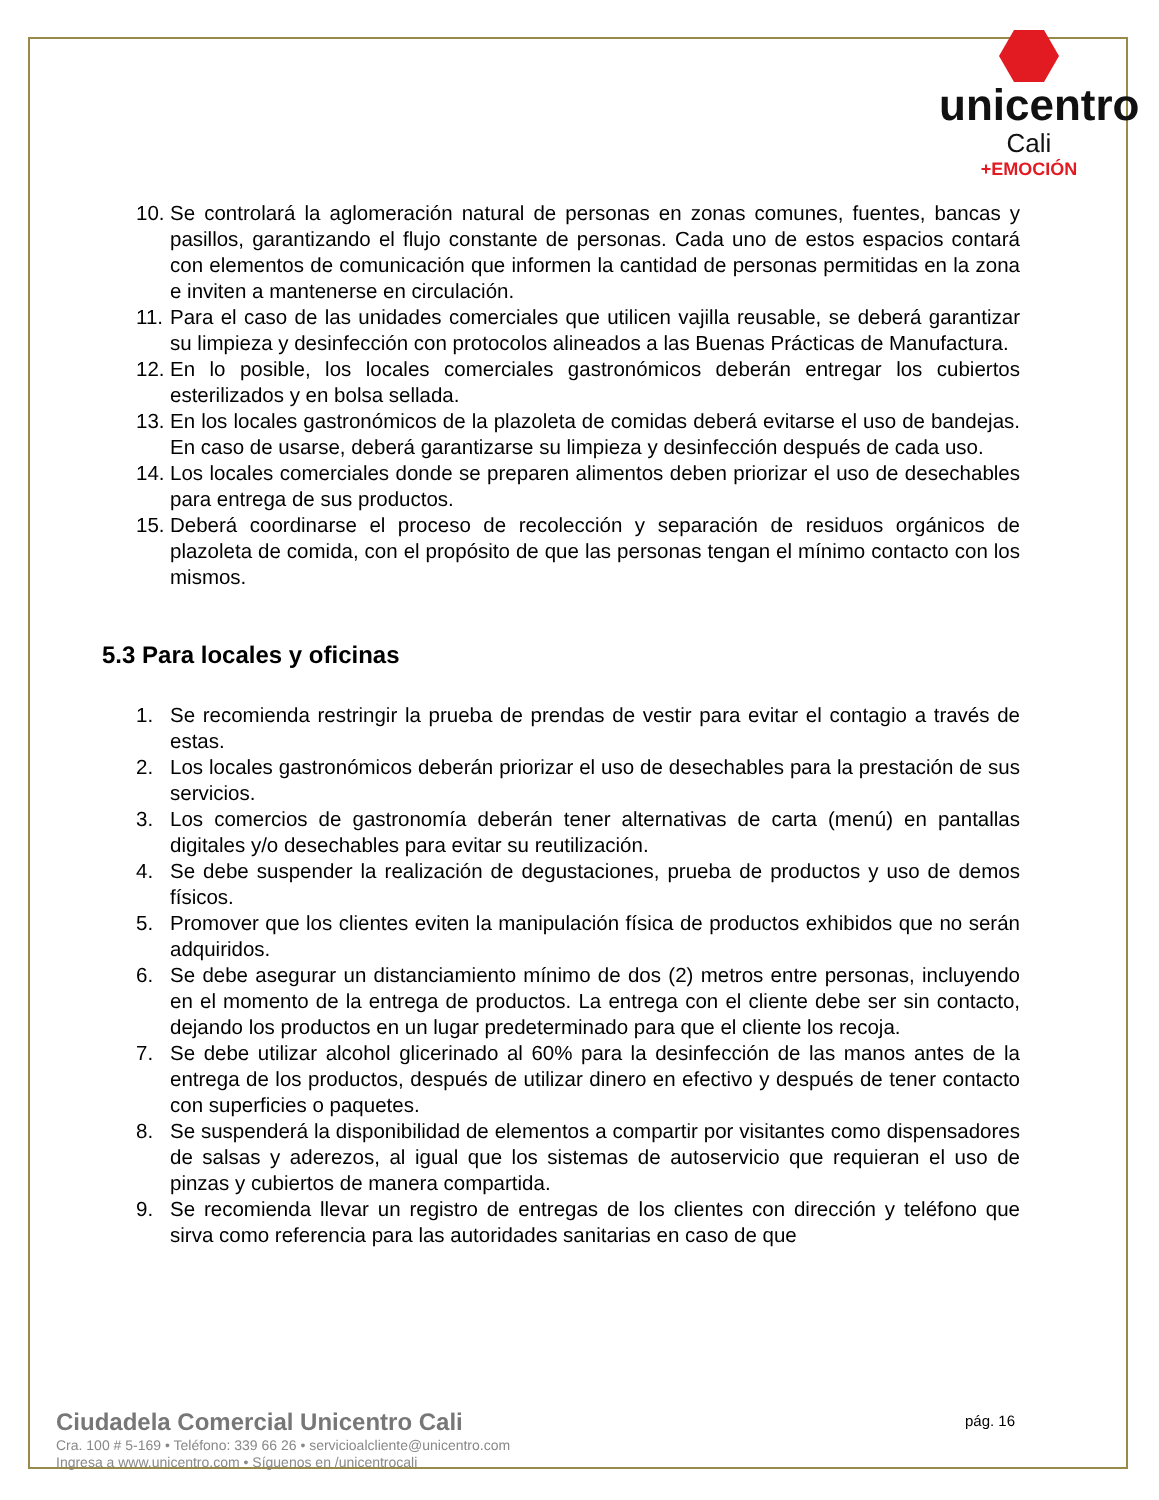unicentro
Cali
+EMOCIÓN
10. Se controlará la aglomeración natural de personas en zonas comunes, fuentes, bancas y pasillos, garantizando el flujo constante de personas. Cada uno de estos espacios contará con elementos de comunicación que informen la cantidad de personas permitidas en la zona e inviten a mantenerse en circulación.
11. Para el caso de las unidades comerciales que utilicen vajilla reusable, se deberá garantizar su limpieza y desinfección con protocolos alineados a las Buenas Prácticas de Manufactura.
12. En lo posible, los locales comerciales gastronómicos deberán entregar los cubiertos esterilizados y en bolsa sellada.
13. En los locales gastronómicos de la plazoleta de comidas deberá evitarse el uso de bandejas. En caso de usarse, deberá garantizarse su limpieza y desinfección después de cada uso.
14. Los locales comerciales donde se preparen alimentos deben priorizar el uso de desechables para entrega de sus productos.
15. Deberá coordinarse el proceso de recolección y separación de residuos orgánicos de plazoleta de comida, con el propósito de que las personas tengan el mínimo contacto con los mismos.
5.3 Para locales y oficinas
1. Se recomienda restringir la prueba de prendas de vestir para evitar el contagio a través de estas.
2. Los locales gastronómicos deberán priorizar el uso de desechables para la prestación de sus servicios.
3. Los comercios de gastronomía deberán tener alternativas de carta (menú) en pantallas digitales y/o desechables para evitar su reutilización.
4. Se debe suspender la realización de degustaciones, prueba de productos y uso de demos físicos.
5. Promover que los clientes eviten la manipulación física de productos exhibidos que no serán adquiridos.
6. Se debe asegurar un distanciamiento mínimo de dos (2) metros entre personas, incluyendo en el momento de la entrega de productos. La entrega con el cliente debe ser sin contacto, dejando los productos en un lugar predeterminado para que el cliente los recoja.
7. Se debe utilizar alcohol glicerinado al 60% para la desinfección de las manos antes de la entrega de los productos, después de utilizar dinero en efectivo y después de tener contacto con superficies o paquetes.
8. Se suspenderá la disponibilidad de elementos a compartir por visitantes como dispensadores de salsas y aderezos, al igual que los sistemas de autoservicio que requieran el uso de pinzas y cubiertos de manera compartida.
9. Se recomienda llevar un registro de entregas de los clientes con dirección y teléfono que sirva como referencia para las autoridades sanitarias en caso de que
Ciudadela Comercial Unicentro Cali
Cra. 100 # 5-169 • Teléfono: 339 66 26 • servicioalcliente@unicentro.com
Ingresa a www.unicentro.com • Síguenos en /unicentrocali
pág. 16